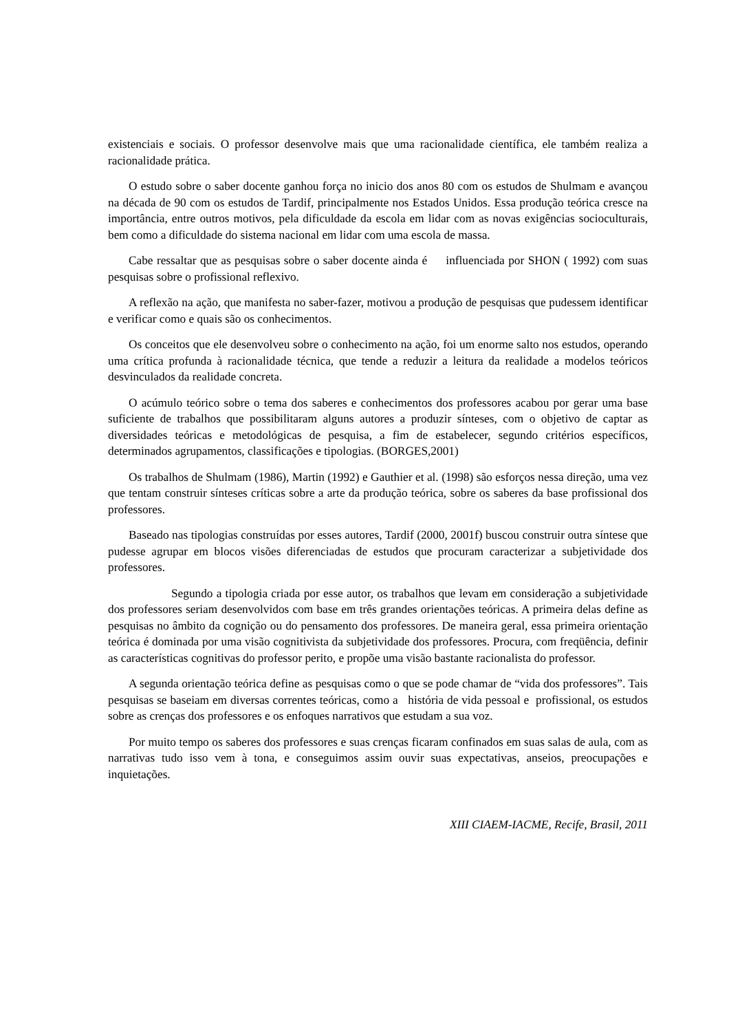existenciais e sociais. O professor desenvolve mais que uma racionalidade científica, ele também realiza a racionalidade prática.
O estudo sobre o saber docente ganhou força no inicio dos anos 80 com os estudos de Shulmam e avançou na década de 90 com os estudos de Tardif, principalmente nos Estados Unidos. Essa produção teórica cresce na importância, entre outros motivos, pela dificuldade da escola em lidar com as novas exigências socioculturais, bem como a dificuldade do sistema nacional em lidar com uma escola de massa.
Cabe ressaltar que as pesquisas sobre o saber docente ainda é influenciada por SHON ( 1992) com suas pesquisas sobre o profissional reflexivo.
A reflexão na ação, que manifesta no saber-fazer, motivou a produção de pesquisas que pudessem identificar e verificar como e quais são os conhecimentos.
Os conceitos que ele desenvolveu sobre o conhecimento na ação, foi um enorme salto nos estudos, operando uma crítica profunda à racionalidade técnica, que tende a reduzir a leitura da realidade a modelos teóricos desvinculados da realidade concreta.
O acúmulo teórico sobre o tema dos saberes e conhecimentos dos professores acabou por gerar uma base suficiente de trabalhos que possibilitaram alguns autores a produzir sínteses, com o objetivo de captar as diversidades teóricas e metodológicas de pesquisa, a fim de estabelecer, segundo critérios específicos, determinados agrupamentos, classificações e tipologias. (BORGES,2001)
Os trabalhos de Shulmam (1986), Martin (1992) e Gauthier et al. (1998) são esforços nessa direção, uma vez que tentam construir sínteses críticas sobre a arte da produção teórica, sobre os saberes da base profissional dos professores.
Baseado nas tipologias construídas por esses autores, Tardif (2000, 2001f) buscou construir outra síntese que pudesse agrupar em blocos visões diferenciadas de estudos que procuram caracterizar a subjetividade dos professores.
Segundo a tipologia criada por esse autor, os trabalhos que levam em consideração a subjetividade dos professores seriam desenvolvidos com base em três grandes orientações teóricas. A primeira delas define as pesquisas no âmbito da cognição ou do pensamento dos professores. De maneira geral, essa primeira orientação teórica é dominada por uma visão cognitivista da subjetividade dos professores. Procura, com freqüência, definir as características cognitivas do professor perito, e propõe uma visão bastante racionalista do professor.
A segunda orientação teórica define as pesquisas como o que se pode chamar de “vida dos professores”. Tais pesquisas se baseiam em diversas correntes teóricas, como a história de vida pessoal e profissional, os estudos sobre as crenças dos professores e os enfoques narrativos que estudam a sua voz.
Por muito tempo os saberes dos professores e suas crenças ficaram confinados em suas salas de aula, com as narrativas tudo isso vem à tona, e conseguimos assim ouvir suas expectativas, anseios, preocupações e inquietações.
XIII CIAEM-IACME, Recife, Brasil, 2011